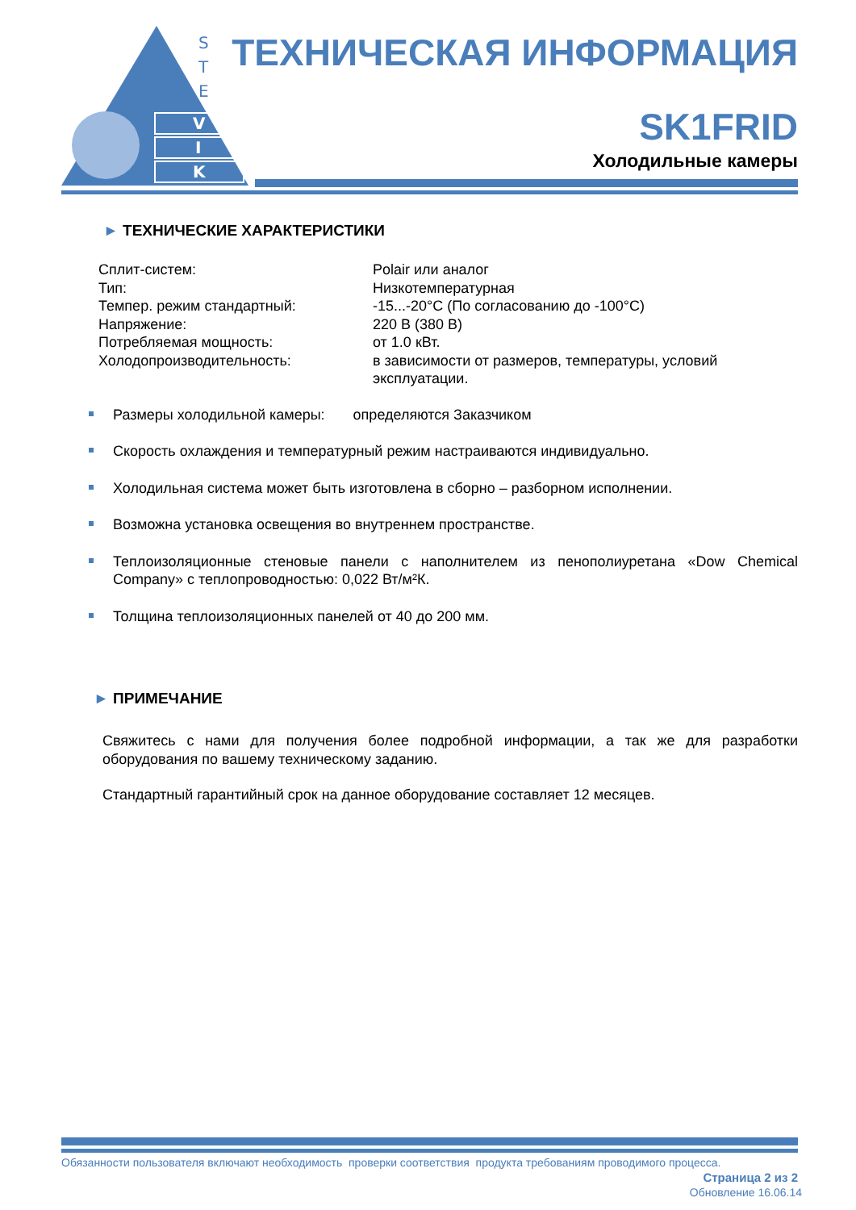S
T
E
V
I
K
ТЕХНИЧЕСКАЯ ИНФОРМАЦИЯ
SK1FRID
Холодильные камеры
► ТЕХНИЧЕСКИЕ ХАРАКТЕРИСТИКИ
| Сплит-систем: | Polair или аналог |
| Тип: | Низкотемпературная |
| Темпер. режим стандартный: | -15...-20°С (По согласованию до -100°С) |
| Напряжение: | 220 В (380 В) |
| Потребляемая мощность: | от 1.0 кВт. |
| Холодопроизводительность: | в зависимости от размеров, температуры, условий эксплуатации. |
Размеры холодильной камеры: определяются Заказчиком
Скорость охлаждения и температурный режим настраиваются индивидуально.
Холодильная система может быть изготовлена в сборно – разборном исполнении.
Возможна установка освещения во внутреннем пространстве.
Теплоизоляционные стеновые панели с наполнителем из пенополиуретана «Dow Chemical Company» с теплопроводностью: 0,022 Вт/м²К.
Толщина теплоизоляционных панелей от 40 до 200 мм.
► ПРИМЕЧАНИЕ
Свяжитесь с нами для получения более подробной информации, а так же для разработки оборудования по вашему техническому заданию.
Стандартный гарантийный срок на данное оборудование составляет 12 месяцев.
Обязанности пользователя включают необходимость проверки соответствия продукта требованиям проводимого процесса.
Страница 2 из 2
Обновление 16.06.14